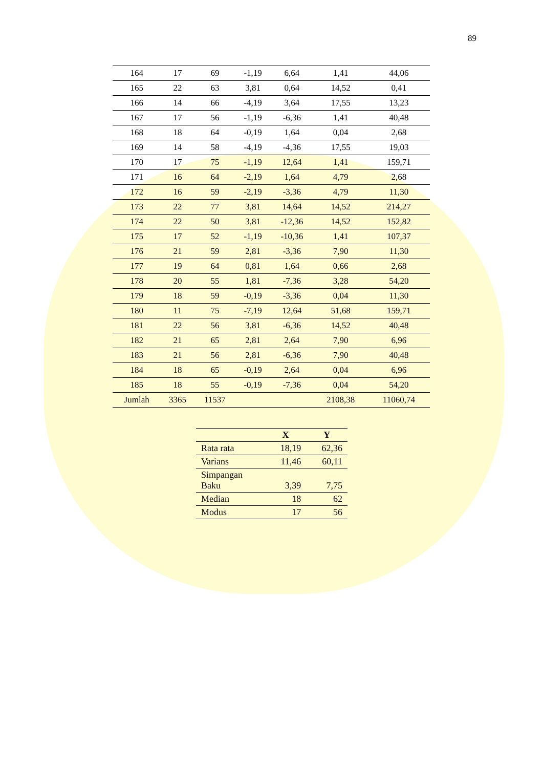89
| 164 | 17 | 69 | -1,19 | 6,64 | 1,41 | 44,06 |
| 165 | 22 | 63 | 3,81 | 0,64 | 14,52 | 0,41 |
| 166 | 14 | 66 | -4,19 | 3,64 | 17,55 | 13,23 |
| 167 | 17 | 56 | -1,19 | -6,36 | 1,41 | 40,48 |
| 168 | 18 | 64 | -0,19 | 1,64 | 0,04 | 2,68 |
| 169 | 14 | 58 | -4,19 | -4,36 | 17,55 | 19,03 |
| 170 | 17 | 75 | -1,19 | 12,64 | 1,41 | 159,71 |
| 171 | 16 | 64 | -2,19 | 1,64 | 4,79 | 2,68 |
| 172 | 16 | 59 | -2,19 | -3,36 | 4,79 | 11,30 |
| 173 | 22 | 77 | 3,81 | 14,64 | 14,52 | 214,27 |
| 174 | 22 | 50 | 3,81 | -12,36 | 14,52 | 152,82 |
| 175 | 17 | 52 | -1,19 | -10,36 | 1,41 | 107,37 |
| 176 | 21 | 59 | 2,81 | -3,36 | 7,90 | 11,30 |
| 177 | 19 | 64 | 0,81 | 1,64 | 0,66 | 2,68 |
| 178 | 20 | 55 | 1,81 | -7,36 | 3,28 | 54,20 |
| 179 | 18 | 59 | -0,19 | -3,36 | 0,04 | 11,30 |
| 180 | 11 | 75 | -7,19 | 12,64 | 51,68 | 159,71 |
| 181 | 22 | 56 | 3,81 | -6,36 | 14,52 | 40,48 |
| 182 | 21 | 65 | 2,81 | 2,64 | 7,90 | 6,96 |
| 183 | 21 | 56 | 2,81 | -6,36 | 7,90 | 40,48 |
| 184 | 18 | 65 | -0,19 | 2,64 | 0,04 | 6,96 |
| 185 | 18 | 55 | -0,19 | -7,36 | 0,04 | 54,20 |
| Jumlah | 3365 | 11537 | | | 2108,38 | 11060,74 |
| | X | Y |
| --- | --- | --- |
| Rata rata | 18,19 | 62,36 |
| Varians | 11,46 | 60,11 |
| Simpangan Baku | 3,39 | 7,75 |
| Median | 18 | 62 |
| Modus | 17 | 56 |